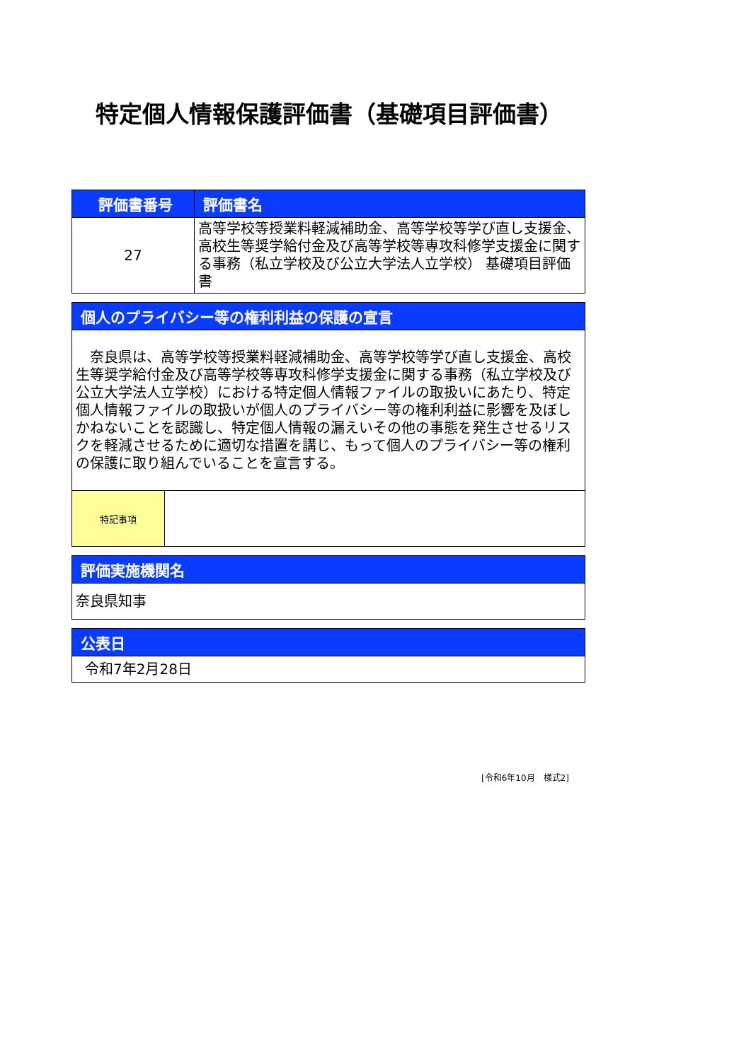特定個人情報保護評価書（基礎項目評価書）
| 評価書番号 | 評価書名 |
| --- | --- |
| 27 | 高等学校等授業料軽減補助金、高等学校等学び直し支援金、高校生等奨学給付金及び高等学校等専攻科修学支援金に関する事務（私立学校及び公立大学法人立学校） 基礎項目評価書 |
| 個人のプライバシー等の権利利益の保護の宣言 | |
| --- | --- |
| 奈良県は、高等学校等授業料軽減補助金、高等学校等学び直し支援金、高校生等奨学給付金及び高等学校等専攻科修学支援金に関する事務（私立学校及び公立大学法人立学校）における特定個人情報ファイルの取扱いにあたり、特定個人情報ファイルの取扱いが個人のプライバシー等の権利利益に影響を及ぼしかねないことを認識し、特定個人情報の漏えいその他の事態を発生させるリスクを軽減させるために適切な措置を講じ、もって個人のプライバシー等の権利の保護に取り組んでいることを宣言する。 | |
| 特記事項 | |
| 評価実施機関名 |
| --- |
| 奈良県知事 |
| 公表日 |
| --- |
| 令和7年2月28日 |
[令和6年10月　様式2]